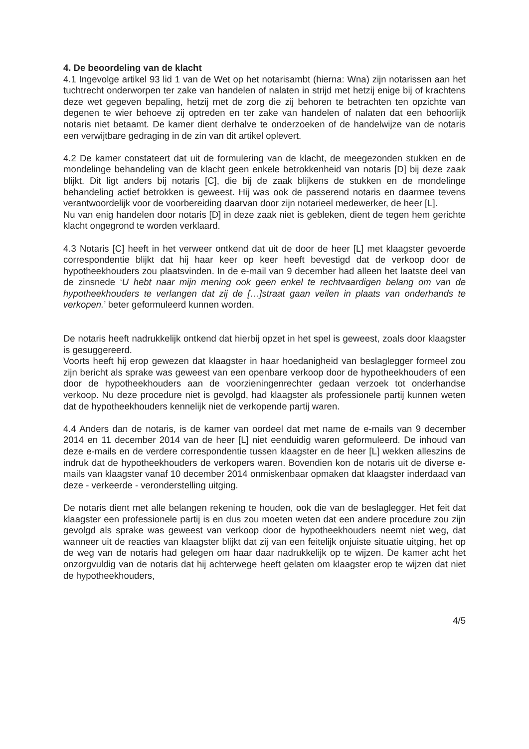4. De beoordeling van de klacht
4.1 Ingevolge artikel 93 lid 1 van de Wet op het notarisambt (hierna: Wna) zijn notarissen aan het tuchtrecht onderworpen ter zake van handelen of nalaten in strijd met hetzij enige bij of krachtens deze wet gegeven bepaling, hetzij met de zorg die zij behoren te betrachten ten opzichte van degenen te wier behoeve zij optreden en ter zake van handelen of nalaten dat een behoorlijk notaris niet betaamt. De kamer dient derhalve te onderzoeken of de handelwijze van de notaris een verwijtbare gedraging in de zin van dit artikel oplevert.
4.2 De kamer constateert dat uit de formulering van de klacht, de meegezonden stukken en de mondelinge behandeling van de klacht geen enkele betrokkenheid van notaris [D] bij deze zaak blijkt. Dit ligt anders bij notaris [C], die bij de zaak blijkens de stukken en de mondelinge behandeling actief betrokken is geweest. Hij was ook de passerend notaris en daarmee tevens verantwoordelijk voor de voorbereiding daarvan door zijn notarieel medewerker, de heer [L].
Nu van enig handelen door notaris [D] in deze zaak niet is gebleken, dient de tegen hem gerichte klacht ongegrond te worden verklaard.
4.3 Notaris [C] heeft in het verweer ontkend dat uit de door de heer [L] met klaagster gevoerde correspondentie blijkt dat hij haar keer op keer heeft bevestigd dat de verkoop door de hypotheekhouders zou plaatsvinden. In de e-mail van 9 december had alleen het laatste deel van de zinsnede ‘U hebt naar mijn mening ook geen enkel te rechtvaardigen belang om van de hypotheekhouders te verlangen dat zij de […]straat gaan veilen in plaats van onderhands te verkopen.’ beter geformuleerd kunnen worden.
De notaris heeft nadrukkelijk ontkend dat hierbij opzet in het spel is geweest, zoals door klaagster is gesuggereerd.
Voorts heeft hij erop gewezen dat klaagster in haar hoedanigheid van beslaglegger formeel zou zijn bericht als sprake was geweest van een openbare verkoop door de hypotheekhouders of een door de hypotheekhouders aan de voorzieningenrechter gedaan verzoek tot onderhandse verkoop. Nu deze procedure niet is gevolgd, had klaagster als professionele partij kunnen weten dat de hypotheekhouders kennelijk niet de verkopende partij waren.
4.4 Anders dan de notaris, is de kamer van oordeel dat met name de e-mails van 9 december 2014 en 11 december 2014 van de heer [L] niet eenduidig waren geformuleerd. De inhoud van deze e-mails en de verdere correspondentie tussen klaagster en de heer [L] wekken alleszins de indruk dat de hypotheekhouders de verkopers waren. Bovendien kon de notaris uit de diverse e-mails van klaagster vanaf 10 december 2014 onmiskenbaar opmaken dat klaagster inderdaad van deze - verkeerde - veronderstelling uitging.
De notaris dient met alle belangen rekening te houden, ook die van de beslaglegger. Het feit dat klaagster een professionele partij is en dus zou moeten weten dat een andere procedure zou zijn gevolgd als sprake was geweest van verkoop door de hypotheekhouders neemt niet weg, dat wanneer uit de reacties van klaagster blijkt dat zij van een feitelijk onjuiste situatie uitging, het op de weg van de notaris had gelegen om haar daar nadrukkelijk op te wijzen. De kamer acht het onzorgvuldig van de notaris dat hij achterwege heeft gelaten om klaagster erop te wijzen dat niet de hypotheekhouders,
4/5